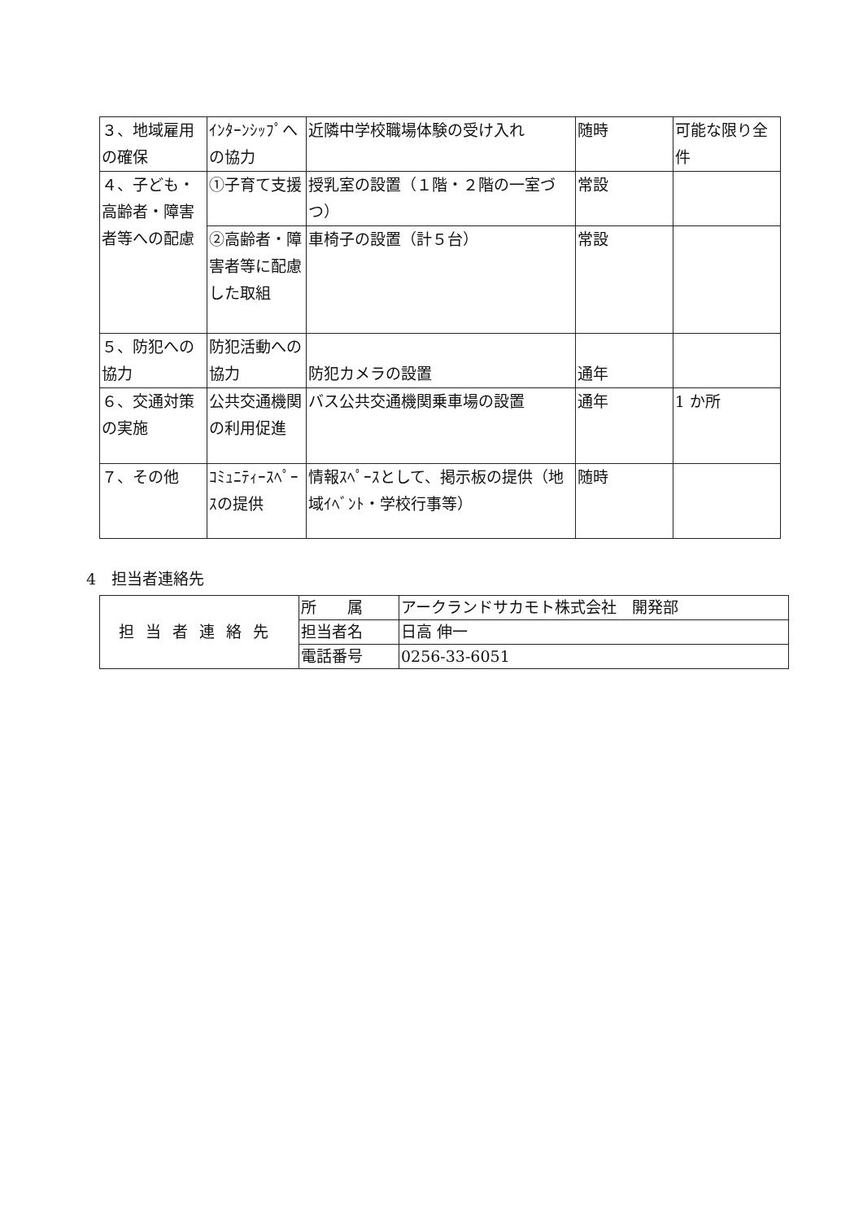| ３、地域雇用の確保 | ｲﾝﾀｰﾝｼｯﾌﾟへの協力 | 近隣中学校職場体験の受け入れ | 随時 | 可能な限り全件 |
| ４、子ども・高齢者・障害者等への配慮 | ①子育て支援 | 授乳室の設置（１階・２階の一室づつ） | 常設 | |
| | ②高齢者・障害者等に配慮した取組 | 車椅子の設置（計５台） | 常設 | |
| ５、防犯への協力 | 防犯活動への協力 | 防犯カメラの設置 | 通年 | |
| ６、交通対策の実施 | 公共交通機関の利用促進 | バス公共交通機関乗車場の設置 | 通年 | 1 か所 |
| ７、その他 | ｺﾐｭﾆﾃｨｰｽﾍﾟｰｽの提供 | 情報ｽﾍﾟｰｽとして、掲示板の提供（地域ｲﾍﾞﾝﾄ・学校行事等） | 随時 | |
4　担当者連絡先
| 担当者連絡先 | 所 属 | アークランドサカモト株式会社 開発部 |
| | 担当者名 | 日高 伸一 |
| | 電話番号 | 0256-33-6051 |